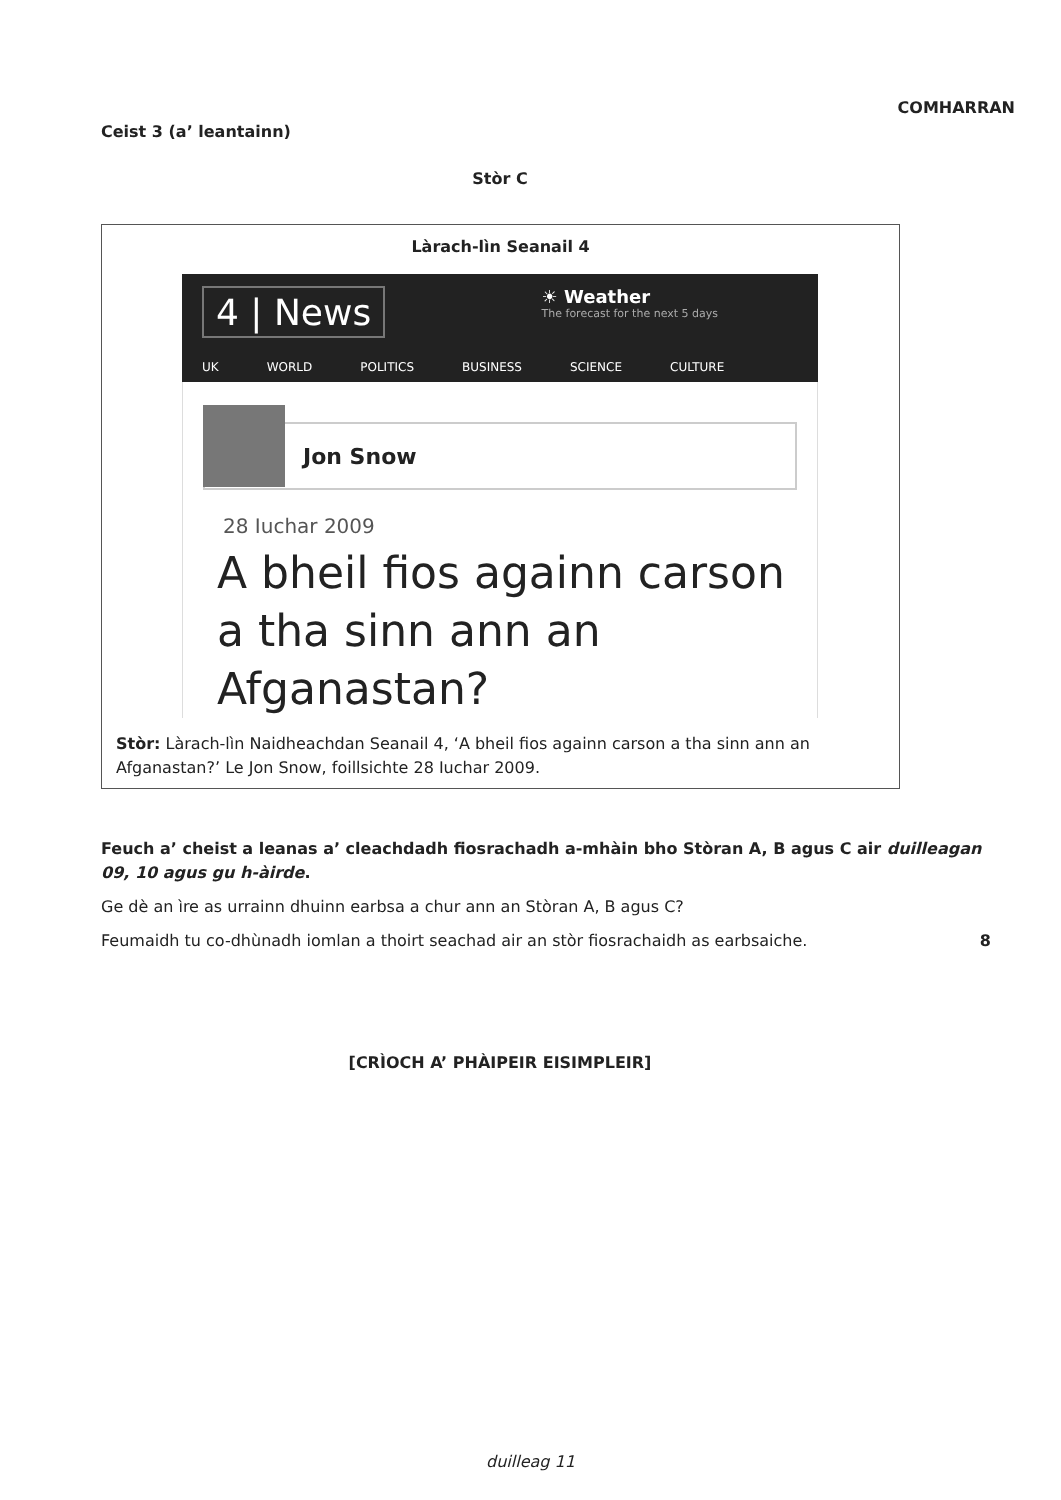Ceist 3 (a’ leantainn)
COMHARRAN
Stòr C
Làrach-lìn Seanail 4
4 | News
☀ Weather
The forecast for the next 5 days
UK WORLD POLITICS BUSINESS SCIENCE CULTURE
Jon Snow
28 Iuchar 2009
A bheil fios againn carson a tha sinn ann an Afganastan?
Stòr: Làrach-lìn Naidheachdan Seanail 4, ‘A bheil fios againn carson a tha sinn ann an Afganastan?’ Le Jon Snow, foillsichte 28 Iuchar 2009.
Feuch a’ cheist a leanas a’ cleachdadh fiosrachadh a-mhàin bho Stòran A, B agus C air duilleagan 09, 10 agus gu h-àirde.
Ge dè an ìre as urrainn dhuinn earbsa a chur ann an Stòran A, B agus C?
Feumaidh tu co-dhùnadh iomlan a thoirt seachad air an stòr fiosrachaidh as earbsaiche. 8
[CRÌOCH A’ PHÀIPEIR EISIMPLEIR]
duilleag 11